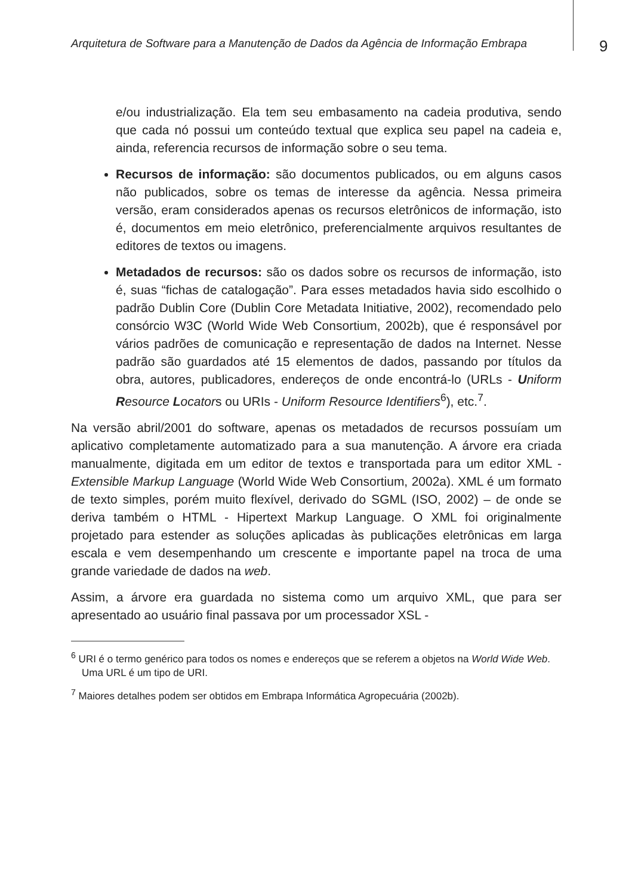Arquitetura de Software para a Manutenção de Dados da Agência de Informação Embrapa
9
e/ou industrialização. Ela tem seu embasamento na cadeia produtiva, sendo que cada nó possui um conteúdo textual que explica seu papel na cadeia e, ainda, referencia recursos de informação sobre o seu tema.
Recursos de informação: são documentos publicados, ou em alguns casos não publicados, sobre os temas de interesse da agência. Nessa primeira versão, eram considerados apenas os recursos eletrônicos de informação, isto é, documentos em meio eletrônico, preferencialmente arquivos resultantes de editores de textos ou imagens.
Metadados de recursos: são os dados sobre os recursos de informação, isto é, suas “fichas de catalogação”. Para esses metadados havia sido escolhido o padrão Dublin Core (Dublin Core Metadata Initiative, 2002), recomendado pelo consórcio W3C (World Wide Web Consortium, 2002b), que é responsável por vários padrões de comunicação e representação de dados na Internet. Nesse padrão são guardados até 15 elementos de dados, passando por títulos da obra, autores, publicadores, endereços de onde encontrá-lo (URLs - Uniform Resource Locators ou URIs - Uniform Resource Identifiers<sup>6</sup>), etc.<sup>7</sup>.
Na versão abril/2001 do software, apenas os metadados de recursos possuíam um aplicativo completamente automatizado para a sua manutenção. A árvore era criada manualmente, digitada em um editor de textos e transportada para um editor XML - Extensible Markup Language (World Wide Web Consortium, 2002a). XML é um formato de texto simples, porém muito flexível, derivado do SGML (ISO, 2002) – de onde se deriva também o HTML - Hipertext Markup Language. O XML foi originalmente projetado para estender as soluções aplicadas às publicações eletrônicas em larga escala e vem desempenhando um crescente e importante papel na troca de uma grande variedade de dados na web.
Assim, a árvore era guardada no sistema como um arquivo XML, que para ser apresentado ao usuário final passava por um processador XSL -
<sup>6</sup> URI é o termo genérico para todos os nomes e endereços que se referem a objetos na World Wide Web. Uma URL é um tipo de URI.
<sup>7</sup> Maiores detalhes podem ser obtidos em Embrapa Informática Agropecuária (2002b).